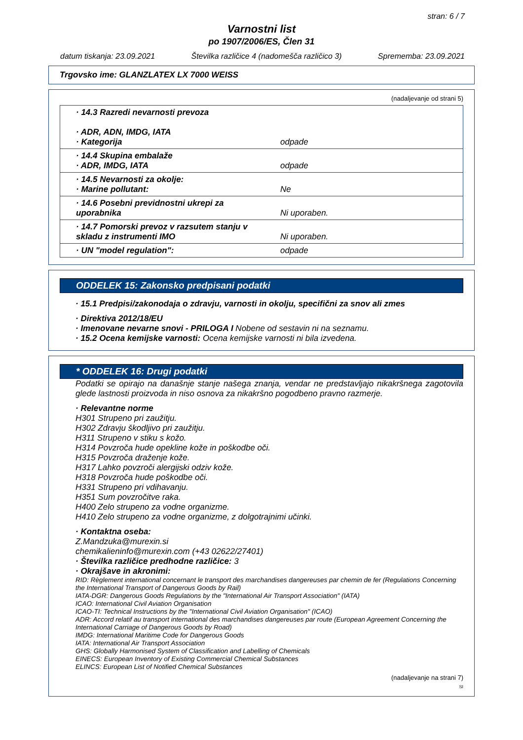stran: 6 / 7
Varnostni list
po 1907/2006/ES, Člen 31
datum tiskanja: 23.09.2021 Številka različice 4 (nadomešča različico 3) Sprememba: 23.09.2021
Trgovsko ime: GLANZLATEX LX 7000 WEISS
(nadaljevanje od strani 5)
| · 14.3 Razredi nevarnosti prevoza · ADR, ADN, IMDG, IATA · Kategorija | odpade |
| · 14.4 Skupina embalaže · ADR, IMDG, IATA | odpade |
| · 14.5 Nevarnosti za okolje: · Marine pollutant: | Ne |
| · 14.6 Posebni previdnostni ukrepi za uporabnika | Ni uporaben. |
| · 14.7 Pomorski prevoz v razsutem stanju v skladu z instrumenti IMO | Ni uporaben. |
| · UN "model regulation": | odpade |
ODDELEK 15: Zakonsko predpisani podatki
· 15.1 Predpisi/zakonodaja o zdravju, varnosti in okolju, specifični za snov ali zmes
· Direktiva 2012/18/EU
· Imenovane nevarne snovi - PRILOGA I Nobene od sestavin ni na seznamu.
· 15.2 Ocena kemijske varnosti: Ocena kemijske varnosti ni bila izvedena.
* ODDELEK 16: Drugi podatki
Podatki se opirajo na današnje stanje našega znanja, vendar ne predstavljajo nikakršnega zagotovila glede lastnosti proizvoda in niso osnova za nikakršno pogodbeno pravno razmerje.
· Relevantne norme
H301 Strupeno pri zaužitju.
H302 Zdravju škodljivo pri zaužitju.
H311 Strupeno v stiku s kožo.
H314 Povzroča hude opekline kože in poškodbe oči.
H315 Povzroča draženje kože.
H317 Lahko povzroči alergijski odziv kože.
H318 Povzroča hude poškodbe oči.
H331 Strupeno pri vdihavanju.
H351 Sum povzročitve raka.
H400 Zelo strupeno za vodne organizme.
H410 Zelo strupeno za vodne organizme, z dolgotrajnimi učinki.
· Kontaktna oseba:
Z.Mandzuka@murexin.si
chemikalieninfo@murexin.com (+43 02622/27401)
· Številka različice predhodne različice: 3
· Okrajšave in akronimi:
RID: Règlement international concernant le transport des marchandises dangereuses par chemin de fer (Regulations Concerning the International Transport of Dangerous Goods by Rail)
IATA-DGR: Dangerous Goods Regulations by the "International Air Transport Association" (IATA)
ICAO: International Civil Aviation Organisation
ICAO-TI: Technical Instructions by the "International Civil Aviation Organisation" (ICAO)
ADR: Accord relatif au transport international des marchandises dangereuses par route (European Agreement Concerning the International Carriage of Dangerous Goods by Road)
IMDG: International Maritime Code for Dangerous Goods
IATA: International Air Transport Association
GHS: Globally Harmonised System of Classification and Labelling of Chemicals
EINECS: European Inventory of Existing Commercial Chemical Substances
ELINCS: European List of Notified Chemical Substances
(nadaljevanje na strani 7)
SI